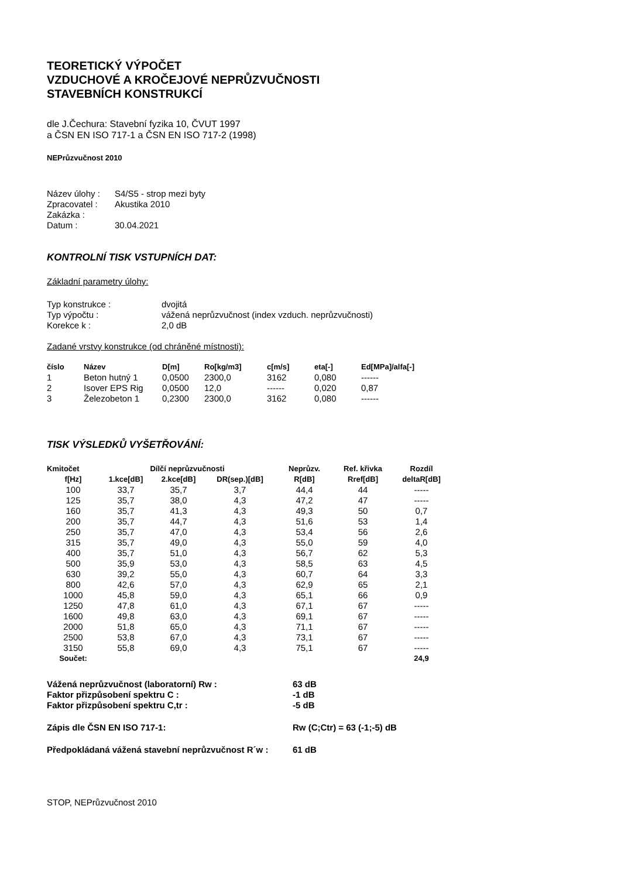TEORETICKÝ VÝPOČET
VZDUCHOVÉ A KROČEJOVÉ NEPRŮZVUČNOSTI
STAVEBNÍCH KONSTRUKCÍ
dle J.Čechura: Stavební fyzika 10, ČVUT 1997
a ČSN EN ISO 717-1 a ČSN EN ISO 717-2 (1998)
NEPrůzvučnost 2010
| Název úlohy : | S4/S5 - strop mezi byty |
| Zpracovatel : | Akustika 2010 |
| Zakázka : | |
| Datum : | 30.04.2021 |
KONTROLNÍ TISK VSTUPNÍCH DAT:
Základní parametry úlohy:
| Typ konstrukce : | dvojitá |
| Typ výpočtu : | vážená neprůzvučnost (index vzduch. neprůzvučnosti) |
| Korekce k : | 2,0 dB |
Zadané vrstvy konstrukce (od chráněné místnosti):
| číslo | Název | D[m] | Ro[kg/m3] | c[m/s] | eta[-] | Ed[MPa]/alfa[-] |
| --- | --- | --- | --- | --- | --- | --- |
| 1 | Beton hutný 1 | 0,0500 | 2300,0 | 3162 | 0,080 | ------ |
| 2 | Isover EPS Rig | 0,0500 | 12,0 | ------ | 0,020 | 0,87 |
| 3 | Železobeton 1 | 0,2300 | 2300,0 | 3162 | 0,080 | ------ |
TISK VÝSLEDKŮ VYŠETŘOVÁNÍ:
| Kmitočet | Dílčí neprůzvučnosti | | | Neprůzv. | Ref. křivka | Rozdíl |
| --- | --- | --- | --- | --- | --- | --- |
| f[Hz] | 1.kce[dB] | 2.kce[dB] | DR(sep.)[dB] | R[dB] | Rref[dB] | deltaR[dB] |
| 100 | 33,7 | 35,7 | 3,7 | 44,4 | 44 | ----- |
| 125 | 35,7 | 38,0 | 4,3 | 47,2 | 47 | ----- |
| 160 | 35,7 | 41,3 | 4,3 | 49,3 | 50 | 0,7 |
| 200 | 35,7 | 44,7 | 4,3 | 51,6 | 53 | 1,4 |
| 250 | 35,7 | 47,0 | 4,3 | 53,4 | 56 | 2,6 |
| 315 | 35,7 | 49,0 | 4,3 | 55,0 | 59 | 4,0 |
| 400 | 35,7 | 51,0 | 4,3 | 56,7 | 62 | 5,3 |
| 500 | 35,9 | 53,0 | 4,3 | 58,5 | 63 | 4,5 |
| 630 | 39,2 | 55,0 | 4,3 | 60,7 | 64 | 3,3 |
| 800 | 42,6 | 57,0 | 4,3 | 62,9 | 65 | 2,1 |
| 1000 | 45,8 | 59,0 | 4,3 | 65,1 | 66 | 0,9 |
| 1250 | 47,8 | 61,0 | 4,3 | 67,1 | 67 | ----- |
| 1600 | 49,8 | 63,0 | 4,3 | 69,1 | 67 | ----- |
| 2000 | 51,8 | 65,0 | 4,3 | 71,1 | 67 | ----- |
| 2500 | 53,8 | 67,0 | 4,3 | 73,1 | 67 | ----- |
| 3150 | 55,8 | 69,0 | 4,3 | 75,1 | 67 | ----- |
| Součet: | | | | | | 24,9 |
| Vážená neprůzvučnost (laboratorní) Rw : | 63 dB |
| Faktor přizpůsobení spektru C : | -1 dB |
| Faktor přizpůsobení spektru C,tr : | -5 dB |
| Zápis dle ČSN EN ISO 717-1: | Rw (C;Ctr) = 63 (-1;-5) dB |
| Předpokládaná vážená stavební neprůzvučnost R´w : | 61 dB |
STOP, NEPrůzvučnost 2010